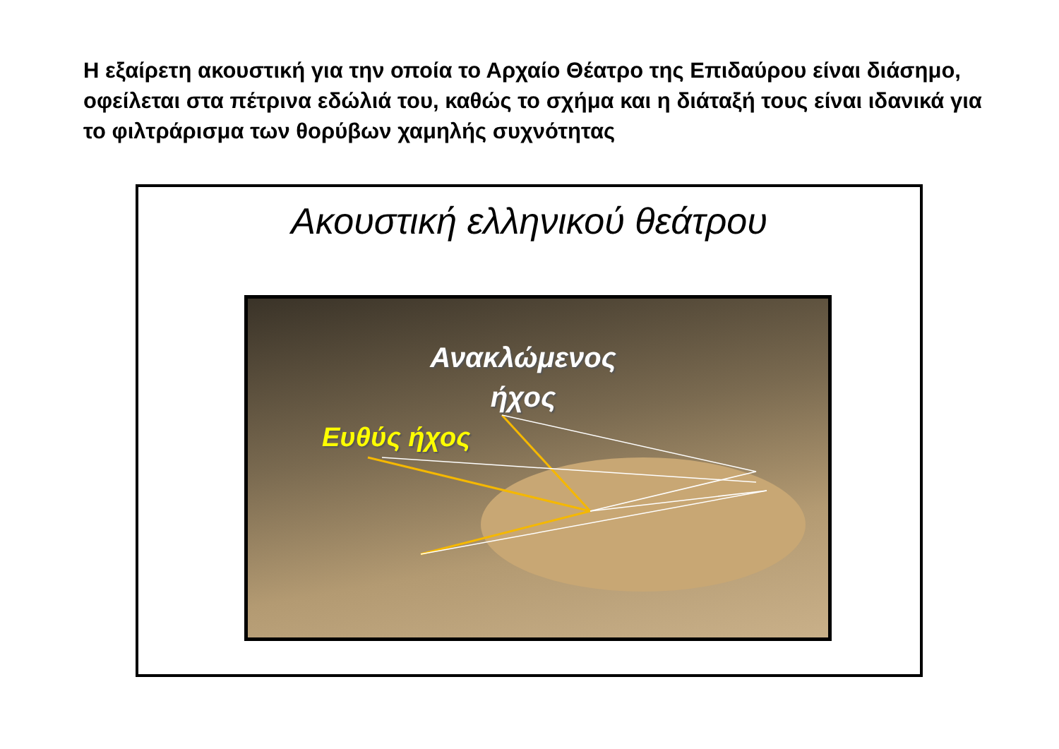Η εξαίρετη ακουστική για την οποία το Αρχαίο Θέατρο της Επιδαύρου είναι διάσημο, οφείλεται στα πέτρινα εδώλιά του, καθώς το σχήμα και η διάταξή τους είναι ιδανικά για το φιλτράρισμα των θορύβων χαμηλής συχνότητας
Ακουστική ελληνικού θεάτρου
Ανακλώμενος ήχος
Ευθύς ήχος